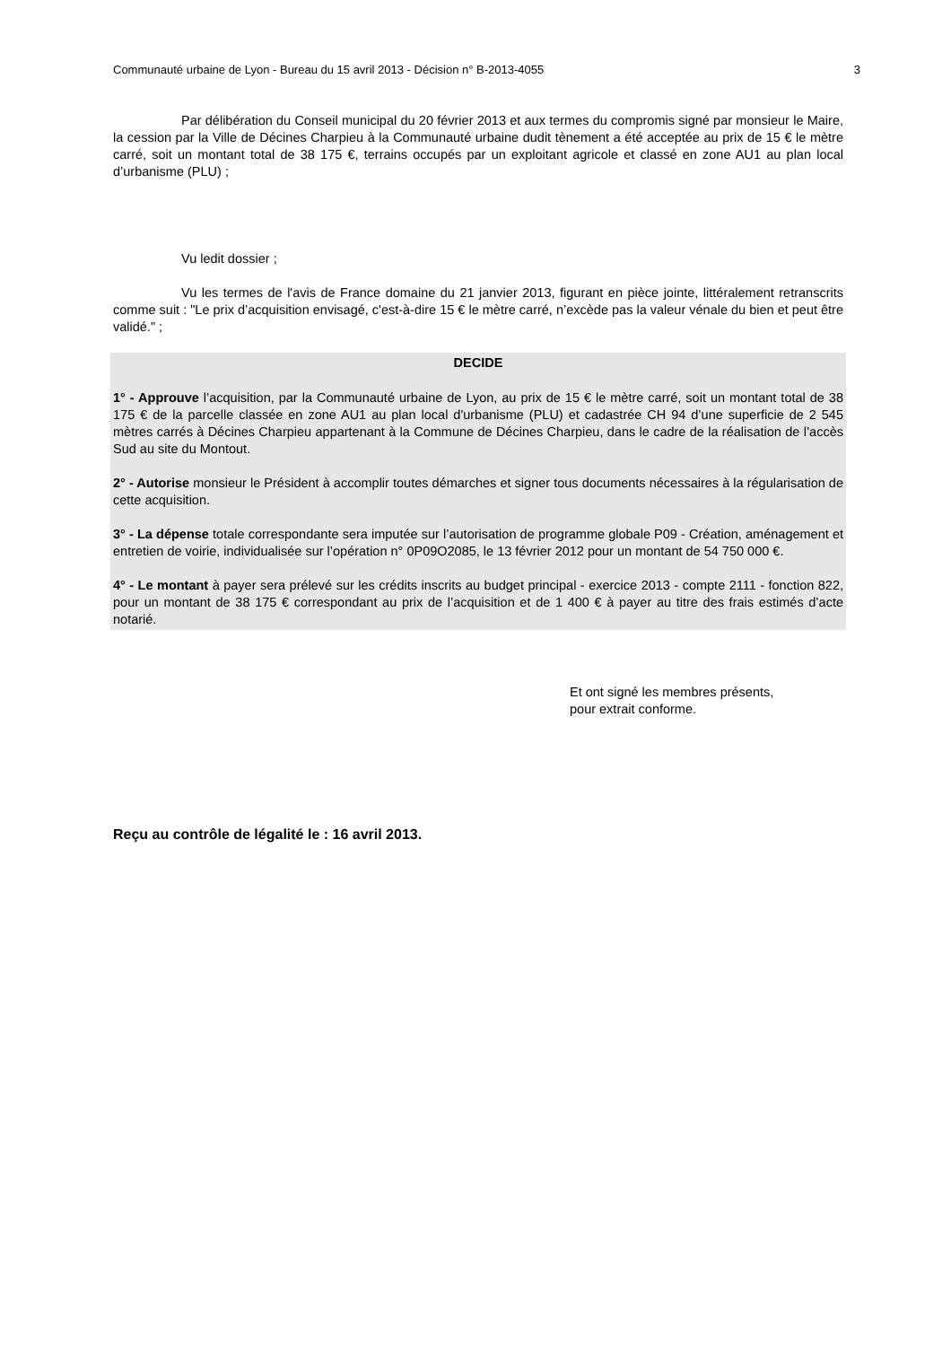Communauté urbaine de Lyon - Bureau du 15 avril 2013 - Décision n° B-2013-4055 3
Par délibération du Conseil municipal du 20 février 2013 et aux termes du compromis signé par monsieur le Maire, la cession par la Ville de Décines Charpieu à la Communauté urbaine dudit tènement a été acceptée au prix de 15 € le mètre carré, soit un montant total de 38 175 €, terrains occupés par un exploitant agricole et classé en zone AU1 au plan local d’urbanisme (PLU) ;
Vu ledit dossier ;
Vu les termes de l'avis de France domaine du 21 janvier 2013, figurant en pièce jointe, littéralement retranscrits comme suit : "Le prix d’acquisition envisagé, c'est-à-dire 15 € le mètre carré, n’excède pas la valeur vénale du bien et peut être validé." ;
DECIDE
1° - Approuve l’acquisition, par la Communauté urbaine de Lyon, au prix de 15 € le mètre carré, soit un montant total de 38 175 € de la parcelle classée en zone AU1 au plan local d'urbanisme (PLU) et cadastrée CH 94 d’une superficie de 2 545 mètres carrés à Décines Charpieu appartenant à la Commune de Décines Charpieu, dans le cadre de la réalisation de l’accès Sud au site du Montout.
2° - Autorise monsieur le Président à accomplir toutes démarches et signer tous documents nécessaires à la régularisation de cette acquisition.
3° - La dépense totale correspondante sera imputée sur l’autorisation de programme globale P09 - Création, aménagement et entretien de voirie, individualisée sur l’opération n° 0P09O2085, le 13 février 2012 pour un montant de 54 750 000 €.
4° - Le montant à payer sera prélevé sur les crédits inscrits au budget principal - exercice 2013 - compte 2111 - fonction 822, pour un montant de 38 175 € correspondant au prix de l’acquisition et de 1 400 € à payer au titre des frais estimés d’acte notarié.
Et ont signé les membres présents,
pour extrait conforme.
Reçu au contrôle de légalité le : 16 avril 2013.